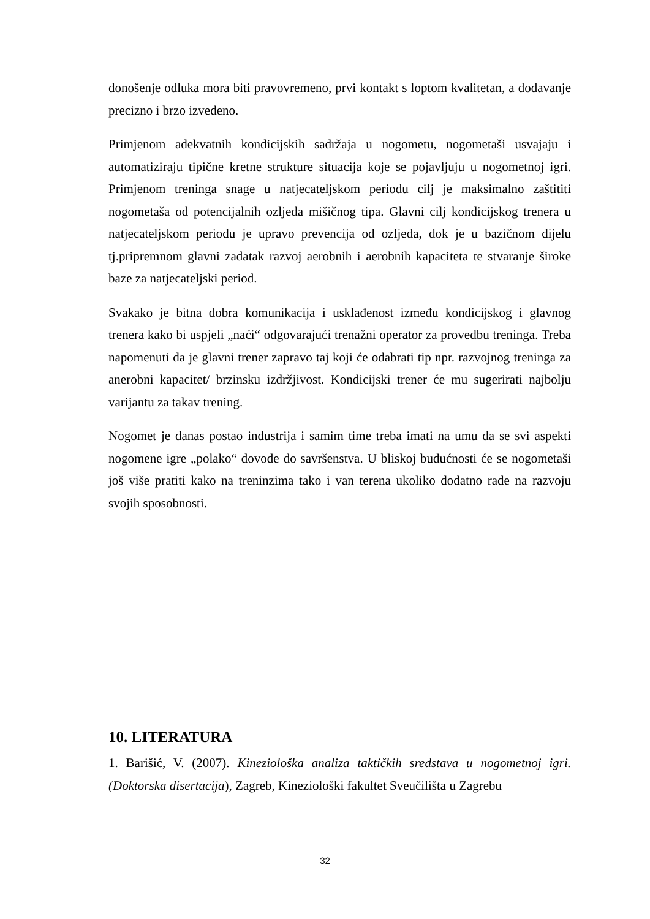donošenje odluka mora biti pravovremeno, prvi kontakt s loptom kvalitetan, a dodavanje precizno i brzo izvedeno.
Primjenom adekvatnih kondicijskih sadržaja u nogometu, nogometaši usvajaju i automatiziraju tipične kretne strukture situacija koje se pojavljuju u nogometnoj igri. Primjenom treninga snage u natjecateljskom periodu cilj je maksimalno zaštititi nogometaša od potencijalnih ozljeda mišičnog tipa. Glavni cilj kondicijskog trenera u natjecateljskom periodu je upravo prevencija od ozljeda, dok je u bazičnom dijelu tj.pripremnom glavni zadatak razvoj aerobnih i aerobnih kapaciteta te stvaranje široke baze za natjecateljski period.
Svakako je bitna dobra komunikacija i usklađenost između kondicijskog i glavnog trenera kako bi uspjeli „naći“ odgovarajući trenažni operator za provedbu treninga. Treba napomenuti da je glavni trener zapravo taj koji će odabrati tip npr. razvojnog treninga za anerobni kapacitet/ brzinsku izdržjivost. Kondicijski trener će mu sugerirati najbolju varijantu za takav trening.
Nogomet je danas postao industrija i samim time treba imati na umu da se svi aspekti nogomene igre „polako“ dovode do savršenstva. U bliskoj budućnosti će se nogometaši još više pratiti kako na treninzima tako i van terena ukoliko dodatno rade na razvoju svojih sposobnosti.
10. LITERATURA
1. Barišić, V. (2007). Kineziološka analiza taktičkih sredstava u nogometnoj igri. (Doktorska disertacija), Zagreb, Kineziološki fakultet Sveučilišta u Zagrebu
32